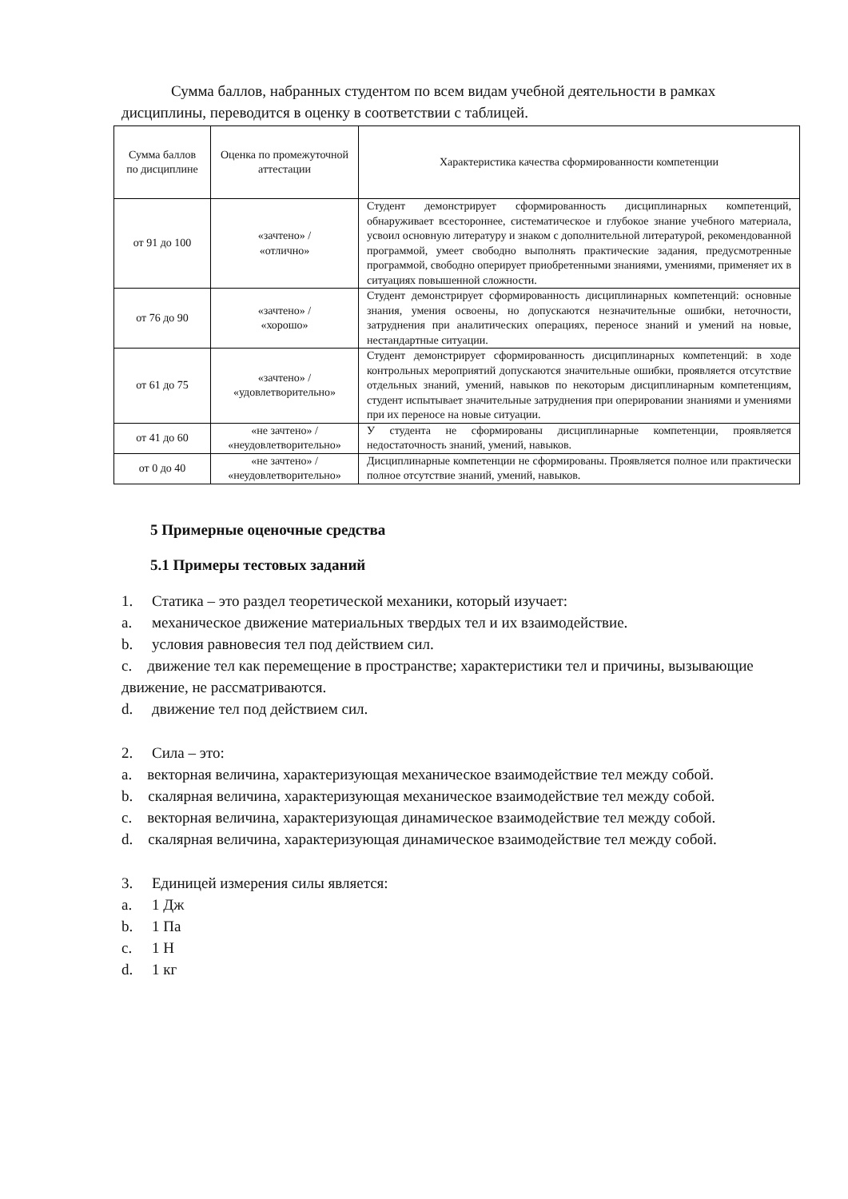Сумма баллов, набранных студентом по всем видам учебной деятельности в рамках дисциплины, переводится в оценку в соответствии с таблицей.
| Сумма баллов по дисциплине | Оценка по промежуточной аттестации | Характеристика качества сформированности компетенции |
| --- | --- | --- |
| от 91 до 100 | «зачтено» / «отлично» | Студент демонстрирует сформированность дисциплинарных компетенций, обнаруживает всестороннее, систематическое и глубокое знание учебного материала, усвоил основную литературу и знаком с дополнительной литературой, рекомендованной программой, умеет свободно выполнять практические задания, предусмотренные программой, свободно оперирует приобретенными знаниями, умениями, применяет их в ситуациях повышенной сложности. |
| от 76 до 90 | «зачтено» / «хорошо» | Студент демонстрирует сформированность дисциплинарных компетенций: основные знания, умения освоены, но допускаются незначительные ошибки, неточности, затруднения при аналитических операциях, переносе знаний и умений на новые, нестандартные ситуации. |
| от 61 до 75 | «зачтено» / «удовлетворительно» | Студент демонстрирует сформированность дисциплинарных компетенций: в ходе контрольных мероприятий допускаются значительные ошибки, проявляется отсутствие отдельных знаний, умений, навыков по некоторым дисциплинарным компетенциям, студент испытывает значительные затруднения при оперировании знаниями и умениями при их переносе на новые ситуации. |
| от 41 до 60 | «не зачтено» / «неудовлетворительно» | У студента не сформированы дисциплинарные компетенции, проявляется недостаточность знаний, умений, навыков. |
| от 0 до 40 | «не зачтено» / «неудовлетворительно» | Дисциплинарные компетенции не сформированы. Проявляется полное или практически полное отсутствие знаний, умений, навыков. |
5 Примерные оценочные средства
5.1 Примеры тестовых заданий
1. Статика – это раздел теоретической механики, который изучает:
a. механическое движение материальных твердых тел и их взаимодействие.
b. условия равновесия тел под действием сил.
c. движение тел как перемещение в пространстве; характеристики тел и причины, вызывающие движение, не рассматриваются.
d. движение тел под действием сил.
2. Сила – это:
a. векторная величина, характеризующая механическое взаимодействие тел между собой.
b. скалярная величина, характеризующая механическое взаимодействие тел между собой.
c. векторная величина, характеризующая динамическое взаимодействие тел между собой.
d. скалярная величина, характеризующая динамическое взаимодействие тел между собой.
3. Единицей измерения силы является:
a. 1 Дж
b. 1 Па
c. 1 Н
d. 1 кг